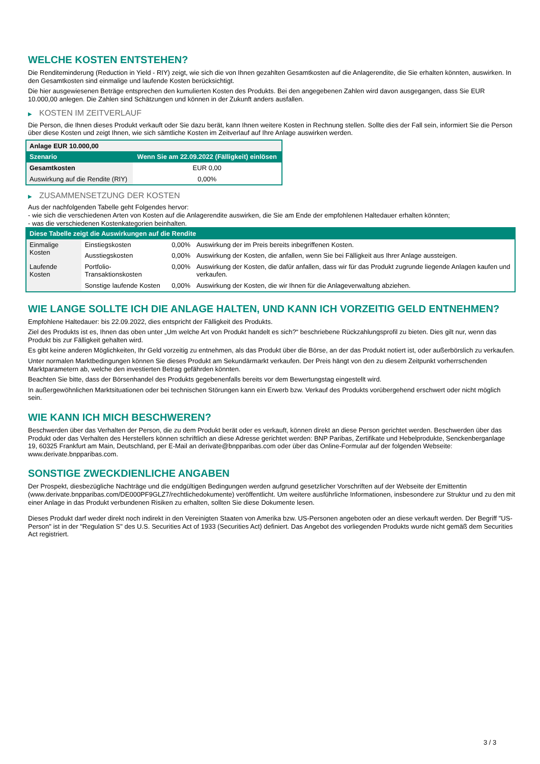WELCHE KOSTEN ENTSTEHEN?
Die Renditeminderung (Reduction in Yield - RIY) zeigt, wie sich die von Ihnen gezahlten Gesamtkosten auf die Anlagerendite, die Sie erhalten könnten, auswirken. In den Gesamtkosten sind einmalige und laufende Kosten berücksichtigt.
Die hier ausgewiesenen Beträge entsprechen den kumulierten Kosten des Produkts. Bei den angegebenen Zahlen wird davon ausgegangen, dass Sie EUR 10.000,00 anlegen. Die Zahlen sind Schätzungen und können in der Zukunft anders ausfallen.
▶ KOSTEN IM ZEITVERLAUF
Die Person, die Ihnen dieses Produkt verkauft oder Sie dazu berät, kann Ihnen weitere Kosten in Rechnung stellen. Sollte dies der Fall sein, informiert Sie die Person über diese Kosten und zeigt Ihnen, wie sich sämtliche Kosten im Zeitverlauf auf Ihre Anlage auswirken werden.
| Anlage EUR 10.000,00 | |
| --- | --- |
| Szenario | Wenn Sie am 22.09.2022 (Fälligkeit) einlösen |
| Gesamtkosten | EUR 0,00 |
| Auswirkung auf die Rendite (RIY) | 0,00% |
▶ ZUSAMMENSETZUNG DER KOSTEN
Aus der nachfolgenden Tabelle geht Folgendes hervor:
- wie sich die verschiedenen Arten von Kosten auf die Anlagerendite auswirken, die Sie am Ende der empfohlenen Haltedauer erhalten könnten;
- was die verschiedenen Kostenkategorien beinhalten.
| Diese Tabelle zeigt die Auswirkungen auf die Rendite | | | |
| --- | --- | --- | --- |
| Einmalige Kosten | Einstiegskosten | 0,00% | Auswirkung der im Preis bereits inbegriffenen Kosten. |
| | Ausstiegskosten | 0,00% | Auswirkung der Kosten, die anfallen, wenn Sie bei Fälligkeit aus Ihrer Anlage aussteigen. |
| Laufende Kosten | Portfolio-Transaktionskosten | 0,00% | Auswirkung der Kosten, die dafür anfallen, dass wir für das Produkt zugrunde liegende Anlagen kaufen und verkaufen. |
| | Sonstige laufende Kosten | 0,00% | Auswirkung der Kosten, die wir Ihnen für die Anlageverwaltung abziehen. |
WIE LANGE SOLLTE ICH DIE ANLAGE HALTEN, UND KANN ICH VORZEITIG GELD ENTNEHMEN?
Empfohlene Haltedauer: bis 22.09.2022, dies entspricht der Fälligkeit des Produkts.
Ziel des Produkts ist es, Ihnen das oben unter „Um welche Art von Produkt handelt es sich?“ beschriebene Rückzahlungsprofil zu bieten. Dies gilt nur, wenn das Produkt bis zur Fälligkeit gehalten wird.
Es gibt keine anderen Möglichkeiten, Ihr Geld vorzeitig zu entnehmen, als das Produkt über die Börse, an der das Produkt notiert ist, oder außerbörslich zu verkaufen.
Unter normalen Marktbedingungen können Sie dieses Produkt am Sekundärmarkt verkaufen. Der Preis hängt von den zu diesem Zeitpunkt vorherrschenden Marktparametern ab, welche den investierten Betrag gefährden könnten.
Beachten Sie bitte, dass der Börsenhandel des Produkts gegebenenfalls bereits vor dem Bewertungstag eingestellt wird.
In außergewöhnlichen Marktsituationen oder bei technischen Störungen kann ein Erwerb bzw. Verkauf des Produkts vorübergehend erschwert oder nicht möglich sein.
WIE KANN ICH MICH BESCHWEREN?
Beschwerden über das Verhalten der Person, die zu dem Produkt berät oder es verkauft, können direkt an diese Person gerichtet werden. Beschwerden über das Produkt oder das Verhalten des Herstellers können schriftlich an diese Adresse gerichtet werden: BNP Paribas, Zertifikate und Hebelprodukte, Senckenberganlage 19, 60325 Frankfurt am Main, Deutschland, per E-Mail an derivate@bnpparibas.com oder über das Online-Formular auf der folgenden Webseite: www.derivate.bnpparibas.com.
SONSTIGE ZWECKDIENLICHE ANGABEN
Der Prospekt, diesbezügliche Nachträge und die endgültigen Bedingungen werden aufgrund gesetzlicher Vorschriften auf der Webseite der Emittentin (www.derivate.bnpparibas.com/DE000PF9GLZ7/rechtlichedokumente) veröffentlicht. Um weitere ausführliche Informationen, insbesondere zur Struktur und zu den mit einer Anlage in das Produkt verbundenen Risiken zu erhalten, sollten Sie diese Dokumente lesen.
Dieses Produkt darf weder direkt noch indirekt in den Vereinigten Staaten von Amerika bzw. US-Personen angeboten oder an diese verkauft werden. Der Begriff "US-Person" ist in der "Regulation S" des U.S. Securities Act of 1933 (Securities Act) definiert. Das Angebot des vorliegenden Produkts wurde nicht gemäß dem Securities Act registriert.
3 / 3